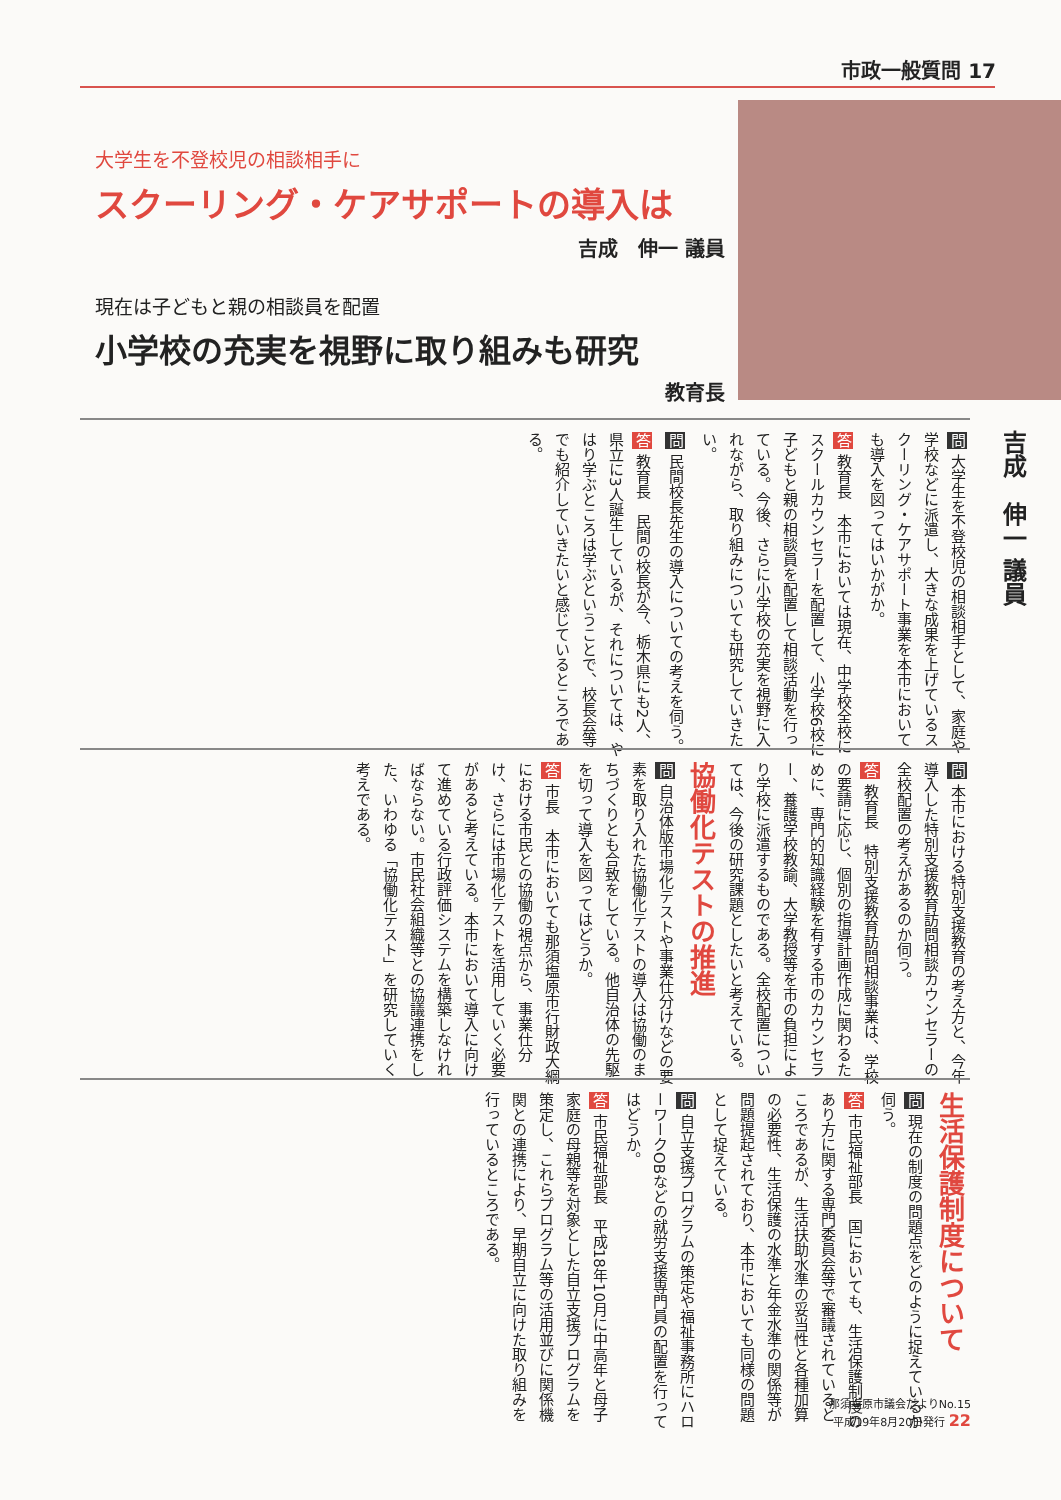市政一般質問 17
大学生を不登校児の相談相手に
スクーリング・ケアサポートの導入は
吉成　伸一 議員
現在は子どもと親の相談員を配置
小学校の充実を視野に取り組みも研究
教育長
吉成　伸一 議員
問 大学生を不登校児の相談相手として、家庭や学校などに派遣し、大きな成果を上げているスクーリング・ケアサポート事業を本市においても導入を図ってはいかがか。
答 教育長　本市においては現在、中学校全校にスクールカウンセラーを配置して、小学校6校に子どもと親の相談員を配置して相談活動を行っている。今後、さらに小学校の充実を視野に入れながら、取り組みについても研究していきたい。
問 民間校長先生の導入についての考えを伺う。
答 教育長　民間の校長が今、栃木県にも2人、県立に3人誕生しているが、それについては、やはり学ぶところは学ぶということで、校長会等でも紹介していきたいと感じているところである。
問 本市における特別支援教育の考え方と、今年導入した特別支援教育訪問相談カウンセラーの全校配置の考えがあるのか伺う。
答 教育長　特別支援教育訪問相談事業は、学校の要請に応じ、個別の指導計画作成に関わるために、専門的知識経験を有する市のカウンセラー、養護学校教諭、大学教授等を市の負担により学校に派遣するものである。全校配置については、今後の研究課題としたいと考えている。
協働化テストの推進
問 自治体版市場化テストや事業仕分けなどの要素を取り入れた協働化テストの導入は協働のまちづくりとも合致をしている。他自治体の先駆を切って導入を図ってはどうか。
答 市長　本市においても那須塩原市行財政大綱における市民との協働の視点から、事業仕分け、さらには市場化テストを活用していく必要があると考えている。本市において導入に向けて進めている行政評価システムを構築しなければならない。市民社会組織等との協議連携をした、いわゆる「協働化テスト」を研究していく考えである。
生活保護制度について
問 現在の制度の問題点をどのように捉えているか伺う。
答 市民福祉部長　国においても、生活保護制度のあり方に関する専門委員会等で審議されているところであるが、生活扶助水準の妥当性と各種加算の必要性、生活保護の水準と年金水準の関係等が問題提起されており、本市においても同様の問題として捉えている。
問 自立支援プログラムの策定や福祉事務所にハローワークOBなどの就労支援専門員の配置を行ってはどうか。
答 市民福祉部長　平成18年10月に中高年と母子家庭の母親等を対象とした自立支援プログラムを策定し、これらプログラム等の活用並びに関係機関との連携により、早期自立に向けた取り組みを行っているところである。
那須塩原市議会だよりNo.15
平成19年8月20日発行 22